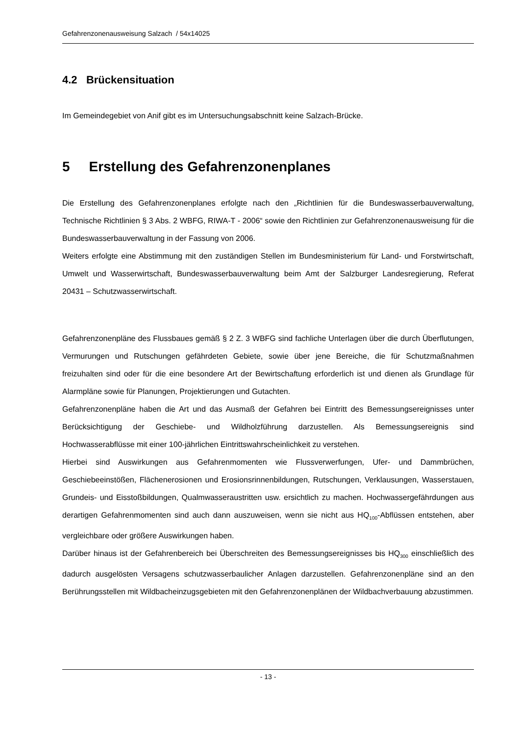Gefahrenzonenausweisung Salzach / 54x14025
4.2 Brückensituation
Im Gemeindegebiet von Anif gibt es im Untersuchungsabschnitt keine Salzach-Brücke.
5 Erstellung des Gefahrenzonenplanes
Die Erstellung des Gefahrenzonenplanes erfolgte nach den „Richtlinien für die Bundeswasserbauverwaltung, Technische Richtlinien § 3 Abs. 2 WBFG, RIWA-T - 2006“ sowie den Richtlinien zur Gefahrenzonenausweisung für die Bundeswasserbauverwaltung in der Fassung von 2006.
Weiters erfolgte eine Abstimmung mit den zuständigen Stellen im Bundesministerium für Land- und Forstwirtschaft, Umwelt und Wasserwirtschaft, Bundeswasserbauverwaltung beim Amt der Salzburger Landesregierung, Referat 20431 – Schutzwasserwirtschaft.
Gefahrenzonenpläne des Flussbaues gemäß § 2 Z. 3 WBFG sind fachliche Unterlagen über die durch Überflutungen, Vermurungen und Rutschungen gefährdeten Gebiete, sowie über jene Bereiche, die für Schutzmaßnahmen freizuhalten sind oder für die eine besondere Art der Bewirtschaftung erforderlich ist und dienen als Grundlage für Alarmpläne sowie für Planungen, Projektierungen und Gutachten.
Gefahrenzonenpläne haben die Art und das Ausmaß der Gefahren bei Eintritt des Bemessungsereignisses unter Berücksichtigung der Geschiebe- und Wildholzführung darzustellen. Als Bemessungsereignis sind Hochwasserabflüsse mit einer 100-jährlichen Eintrittswahrscheinlichkeit zu verstehen.
Hierbei sind Auswirkungen aus Gefahrenmomenten wie Flussverwerfungen, Ufer- und Dammbrüchen, Geschiebeeinstößen, Flächenerosionen und Erosionsrinnenbildungen, Rutschungen, Verklausungen, Wasserstauen, Grundeis- und Eisstoßbildungen, Qualmwasseraustritten usw. ersichtlich zu machen. Hochwassergefährdungen aus derartigen Gefahrenmomenten sind auch dann auszuweisen, wenn sie nicht aus HQ<sub>100</sub>-Abflüssen entstehen, aber vergleichbare oder größere Auswirkungen haben.
Darüber hinaus ist der Gefahrenbereich bei Überschreiten des Bemessungsereignisses bis HQ<sub>300</sub> einschließlich des dadurch ausgelösten Versagens schutzwasserbaulicher Anlagen darzustellen. Gefahrenzonenpläne sind an den Berührungsstellen mit Wildbacheinzugsgebieten mit den Gefahrenzonenplänen der Wildbachverbauung abzustimmen.
- 13 -